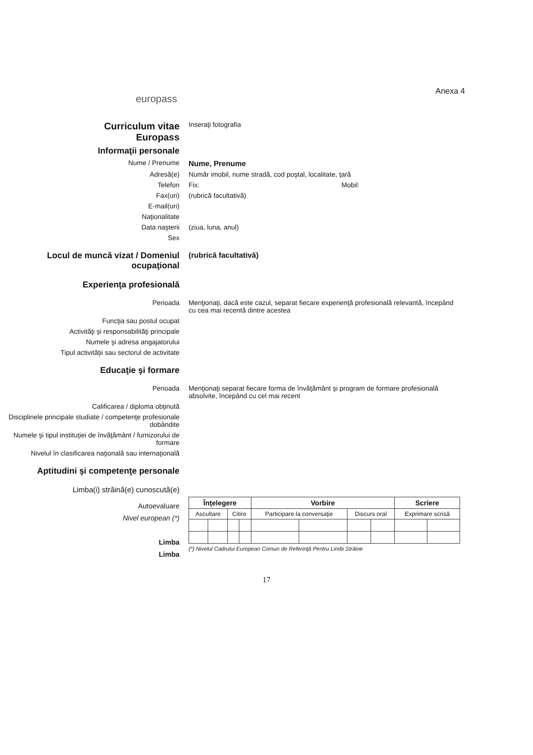europass
Anexa 4
Curriculum vitae
Europass
Inseraţi fotografia
Informaţii personale
Nume / Prenume Nume, Prenume
Adresă(e) Număr imobil, nume stradă, cod poştal, localitate, ţară
Telefon Fix: Mobil:
Fax(uri) (rubrică facultativă)
E-mail(uri)
Naţionalitate
Data naşterii (ziua, luna, anul)
Sex
Locul de muncă vizat / Domeniul ocupaţional
(rubrică facultativă)
Experienţa profesională
Perioada Menţionaţi, dacă este cazul, separat fiecare experienţă profesională relevantă, începând cu cea mai recentă dintre acestea
Funcţia sau postul ocupat
Activităţi şi responsabilităţi principale
Numele şi adresa angajatorului
Tipul activităţii sau sectorul de activitate
Educaţie şi formare
Perioada Menţionaţi separat fiecare forma de învăţământ şi program de formare profesională absolvite, începând cu cel mai recent
Calificarea / diploma obţinută
Disciplinele principale studiate / competenţe profesionale dobândite
Numele şi tipul instituţiei de învăţământ / furnizorului de formare
Nivelul în clasificarea naţională sau internaţională
Aptitudini şi competenţe personale
Limba(i) străină(e) cunoscută(e)
Autoevaluare
Nivel european (*)
Limba
Limba
| Înţelegere | | | | Vorbire | | | | Scriere | |
| --- | --- | --- | --- | --- | --- | --- | --- | --- | --- |
| Ascultare | | Citire | | Participare la conversaţie | | Discurs oral | | Exprimare scrisă | |
(*) Nivelul Cadrului European Comun de Referinţă Pentru Limbi Străine
17